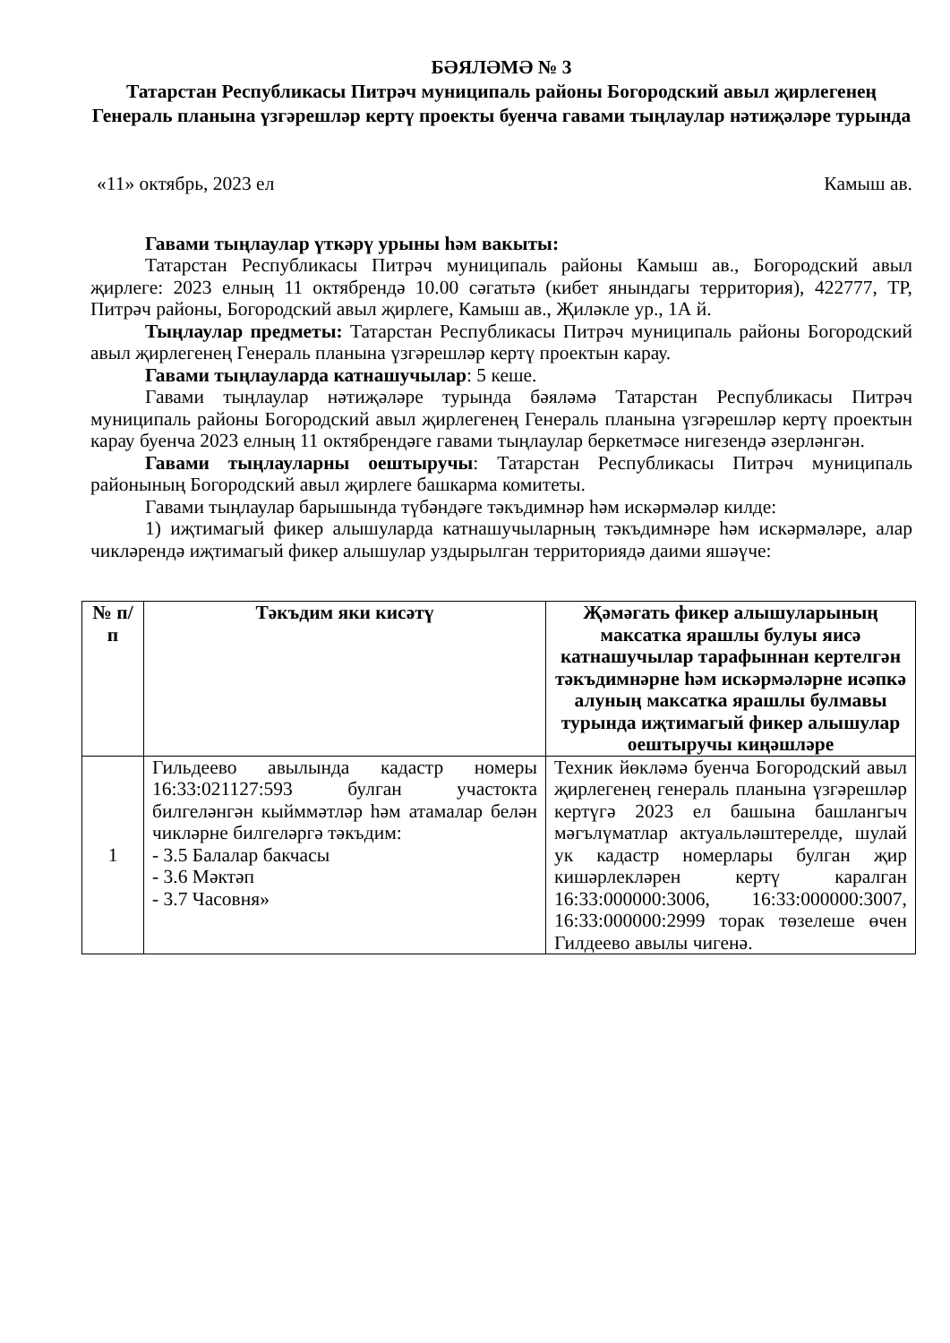БӘЯЛӘМӘ № 3
Татарстан Республикасы Питрәч муниципаль районы Богородский авыл җирлегенең Генераль планына үзгәрешләр кертү проекты буенча гавами тыңлаулар нәтиҗәләре турында
«11» октябрь, 2023 ел Камыш ав.
Гавами тыңлаулар үткәрү урыны һәм вакыты:
Татарстан Республикасы Питрәч муниципаль районы Камыш ав., Богородский авыл җирлеге: 2023 елның 11 октябрендә 10.00 сәгатьтә (кибет янындагы территория), 422777, ТР, Питрәч районы, Богородский авыл җирлеге, Камыш ав., Җиләкле ур., 1А й.
Тыңлаулар предметы: Татарстан Республикасы Питрәч муниципаль районы Богородский авыл җирлегенең Генераль планына үзгәрешләр кертү проектын карау.
Гавами тыңлауларда катнашучылар: 5 кеше.
Гавами тыңлаулар нәтиҗәләре турында бәяләмә Татарстан Республикасы Питрәч муниципаль районы Богородский авыл җирлегенең Генераль планына үзгәрешләр кертү проектын карау буенча 2023 елның 11 октябрендәге гавами тыңлаулар беркетмәсе нигезендә әзерләнгән.
Гавами тыңлауларны оештыручы: Татарстан Республикасы Питрәч муниципаль районының Богородский авыл җирлеге башкарма комитеты.
Гавами тыңлаулар барышында түбәндәге тәкъдимнәр һәм искәрмәләр килде:
1) иҗтимагый фикер алышуларда катнашучыларның тәкъдимнәре һәм искәрмәләре, алар чикләрендә иҗтимагый фикер алышулар уздырылган территориядә даими яшәүче:
| № п/п | Тәкъдим яки кисәтү | Җәмәгать фикер алышуларының максатка ярашлы булуы яисә катнашучылар тарафыннан кертелгән тәкъдимнәрне һәм искәрмәләрне исәпкә алуның максатка ярашлы булмавы турында иҗтимагый фикер алышулар оештыручы киңәшләре |
| --- | --- | --- |
| 1 | Гильдеево авылында кадастр номеры 16:33:021127:593 булган участокта билгеләнгән кыйммәтләр һәм атамалар белән чикләрне билгеләргә тәкъдим: - 3.5 Балалар бакчасы - 3.6 Мәктәп - 3.7 Часовня» | Техник йөкләмә буенча Богородский авыл җирлегенең генераль планына үзгәрешләр кертүгә 2023 ел башына башлангыч мәгълүматлар актуальләштерелде, шулай ук кадастр номерлары булган җир кишәрлекләрен кертү каралган 16:33:000000:3006, 16:33:000000:3007, 16:33:000000:2999 торак төзелеше өчен Гилдеево авылы чигенә. |